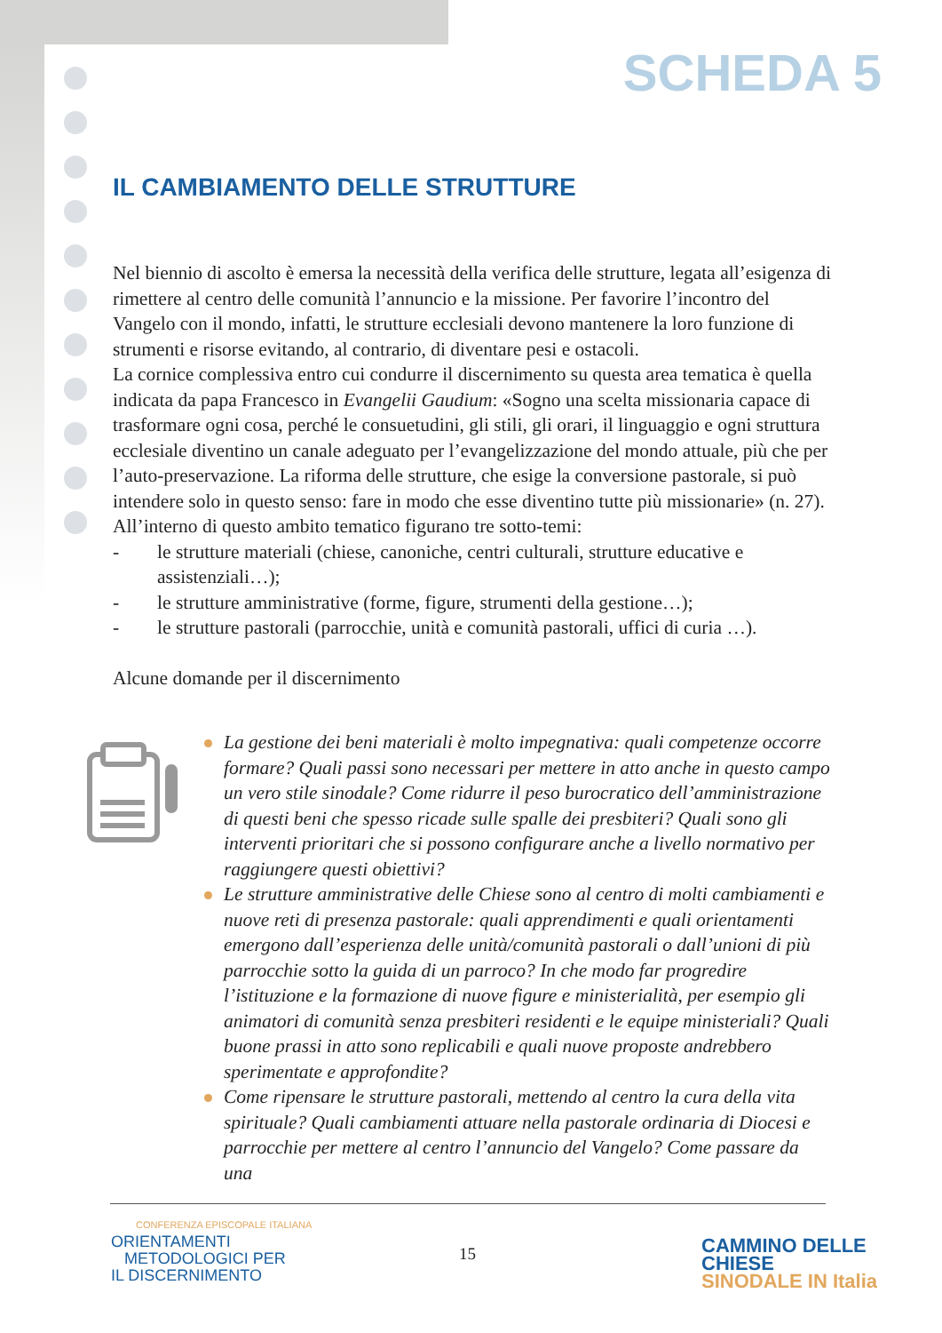SCHEDA 5
IL CAMBIAMENTO DELLE STRUTTURE
Nel biennio di ascolto è emersa la necessità della verifica delle strutture, legata all’esigenza di rimettere al centro delle comunità l’annuncio e la missione. Per favorire l’incontro del Vangelo con il mondo, infatti, le strutture ecclesiali devono mantenere la loro funzione di strumenti e risorse evitando, al contrario, di diventare pesi e ostacoli.
La cornice complessiva entro cui condurre il discernimento su questa area tematica è quella indicata da papa Francesco in Evangelii Gaudium: «Sogno una scelta missionaria capace di trasformare ogni cosa, perché le consuetudini, gli stili, gli orari, il linguaggio e ogni struttura ecclesiale diventino un canale adeguato per l’evangelizzazione del mondo attuale, più che per l’auto-preservazione. La riforma delle strutture, che esige la conversione pastorale, si può intendere solo in questo senso: fare in modo che esse diventino tutte più missionarie» (n. 27).
All’interno di questo ambito tematico figurano tre sotto-temi:
- le strutture materiali (chiese, canoniche, centri culturali, strutture educative e assistenziali…);
- le strutture amministrative (forme, figure, strumenti della gestione…);
- le strutture pastorali (parrocchie, unità e comunità pastorali, uffici di curia …).
Alcune domande per il discernimento
La gestione dei beni materiali è molto impegnativa: quali competenze occorre formare? Quali passi sono necessari per mettere in atto anche in questo campo un vero stile sinodale? Come ridurre il peso burocratico dell’amministrazione di questi beni che spesso ricade sulle spalle dei presbiteri? Quali sono gli interventi prioritari che si possono configurare anche a livello normativo per raggiungere questi obiettivi?
Le strutture amministrative delle Chiese sono al centro di molti cambiamenti e nuove reti di presenza pastorale: quali apprendimenti e quali orientamenti emergono dall’esperienza delle unità/comunità pastorali o dall’unioni di più parrocchie sotto la guida di un parroco? In che modo far progredire l’istituzione e la formazione di nuove figure e ministerialità, per esempio gli animatori di comunità senza presbiteri residenti e le equipe ministeriali? Quali buone prassi in atto sono replicabili e quali nuove proposte andrebbero sperimentate e approfondite?
Come ripensare le strutture pastorali, mettendo al centro la cura della vita spirituale? Quali cambiamenti attuare nella pastorale ordinaria di Diocesi e parrocchie per mettere al centro l’annuncio del Vangelo? Come passare da una
CONFERENZA EPISCOPALE ITALIANA
ORIENTAMENTI
METODOLOGICI PER
IL DISCERNIMENTO
15
CAMMINO DELLE CHIESE
SINODALE IN Italia